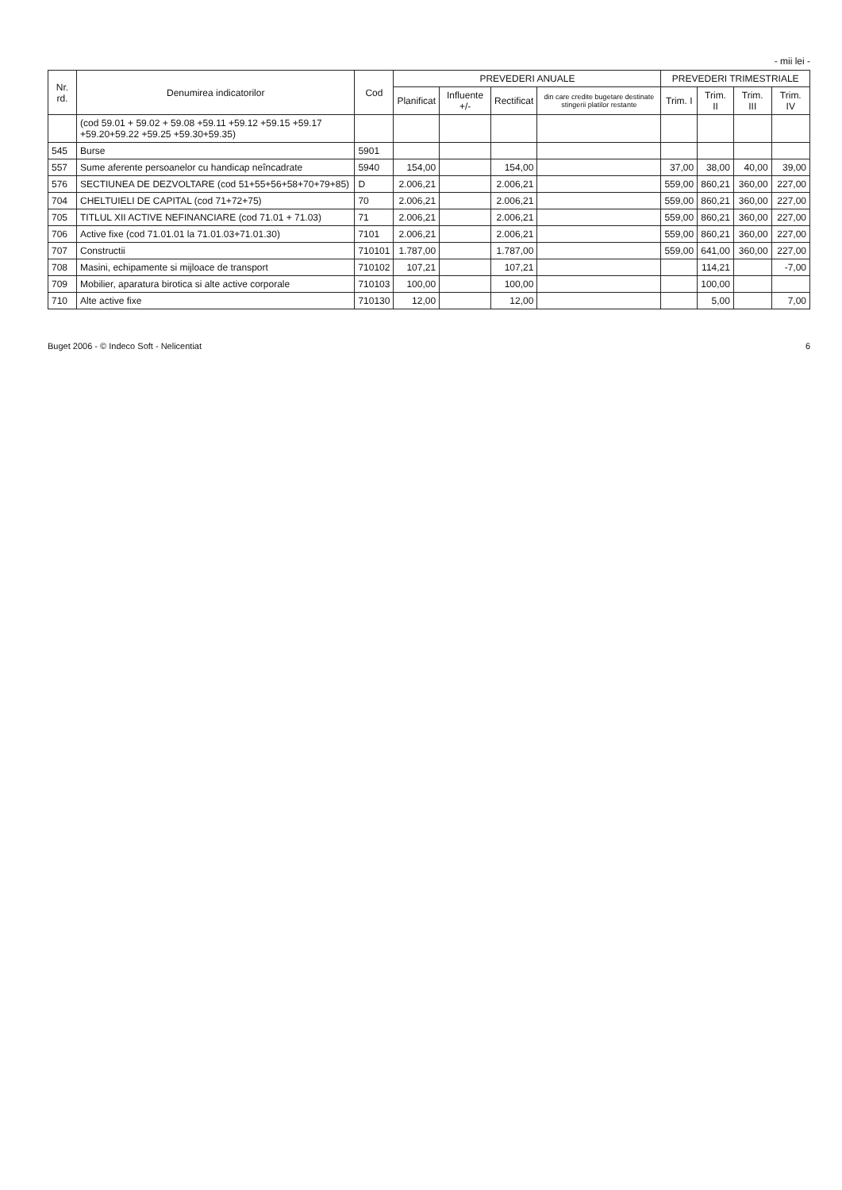- mii lei -
| Nr. rd. | Denumirea indicatorilor | Cod | PREVEDERI ANUALE | | | | PREVEDERI TRIMESTRIALE | | | |
| --- | --- | --- | --- | --- | --- | --- | --- | --- | --- | --- |
| | | | Planificat | Influente +/- | Rectificat | din care credite bugetare destinate stingerii platilor restante | Trim. I | Trim. II | Trim. III | Trim. IV |
| | (cod 59.01 + 59.02 + 59.08 +59.11 +59.12 +59.15 +59.17 +59.20+59.22 +59.25 +59.30+59.35) | | | | | | | | | |
| 545 | Burse | 5901 | | | | | | | | |
| 557 | Sume aferente persoanelor cu handicap neîncadrate | 5940 | 154,00 | | 154,00 | | 37,00 | 38,00 | 40,00 | 39,00 |
| 576 | SECTIUNEA DE DEZVOLTARE (cod 51+55+56+58+70+79+85) | D | 2.006,21 | | 2.006,21 | | 559,00 | 860,21 | 360,00 | 227,00 |
| 704 | CHELTUIELI DE CAPITAL (cod 71+72+75) | 70 | 2.006,21 | | 2.006,21 | | 559,00 | 860,21 | 360,00 | 227,00 |
| 705 | TITLUL XII ACTIVE NEFINANCIARE (cod 71.01 + 71.03) | 71 | 2.006,21 | | 2.006,21 | | 559,00 | 860,21 | 360,00 | 227,00 |
| 706 | Active fixe (cod 71.01.01 la 71.01.03+71.01.30) | 7101 | 2.006,21 | | 2.006,21 | | 559,00 | 860,21 | 360,00 | 227,00 |
| 707 | Constructii | 710101 | 1.787,00 | | 1.787,00 | | 559,00 | 641,00 | 360,00 | 227,00 |
| 708 | Masini, echipamente si mijloace de transport | 710102 | 107,21 | | 107,21 | | | 114,21 | | -7,00 |
| 709 | Mobilier, aparatura birotica si alte active corporale | 710103 | 100,00 | | 100,00 | | | 100,00 | | |
| 710 | Alte active fixe | 710130 | 12,00 | | 12,00 | | | 5,00 | | 7,00 |
Buget 2006 - © Indeco Soft - Nelicentiat 6